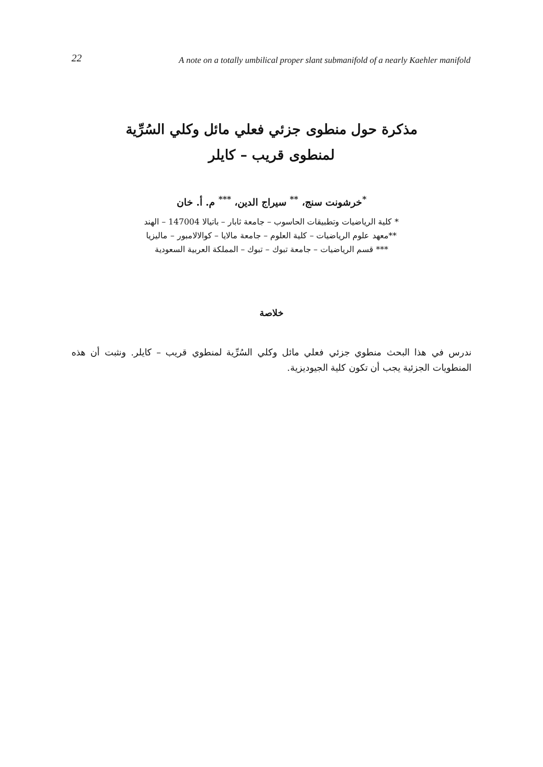22 A note on a totally umbilical proper slant submanifold of a nearly Kaehler manifold
مذكرة حول منطوى جزئي فعلي مائل وكلي السُرِّية
لمنطوى قريب – كايلر
<sup>*</sup> خرشونت سنج، <sup>**</sup> سيراج الدين، <sup>***</sup> م. أ. خان
* كلية الرياضيات وتطبيقات الحاسوب – جامعة ثابار – باتيالا 147004 – الهند
**معهد علوم الرياضيات – كلية العلوم – جامعة مالايا – كوالالامبور – ماليزيا
*** قسم الرياضيات – جامعة تبوك – تبوك – المملكة العربية السعودية
خلاصة
ندرس في هذا البحث منطوي جزئي فعلي مائل وكلي السُرِّية لمنطوي قريب – كايلر. ونثبت أن هذه المنطويات الجزئية يجب أن تكون كلية الجيوديزية.